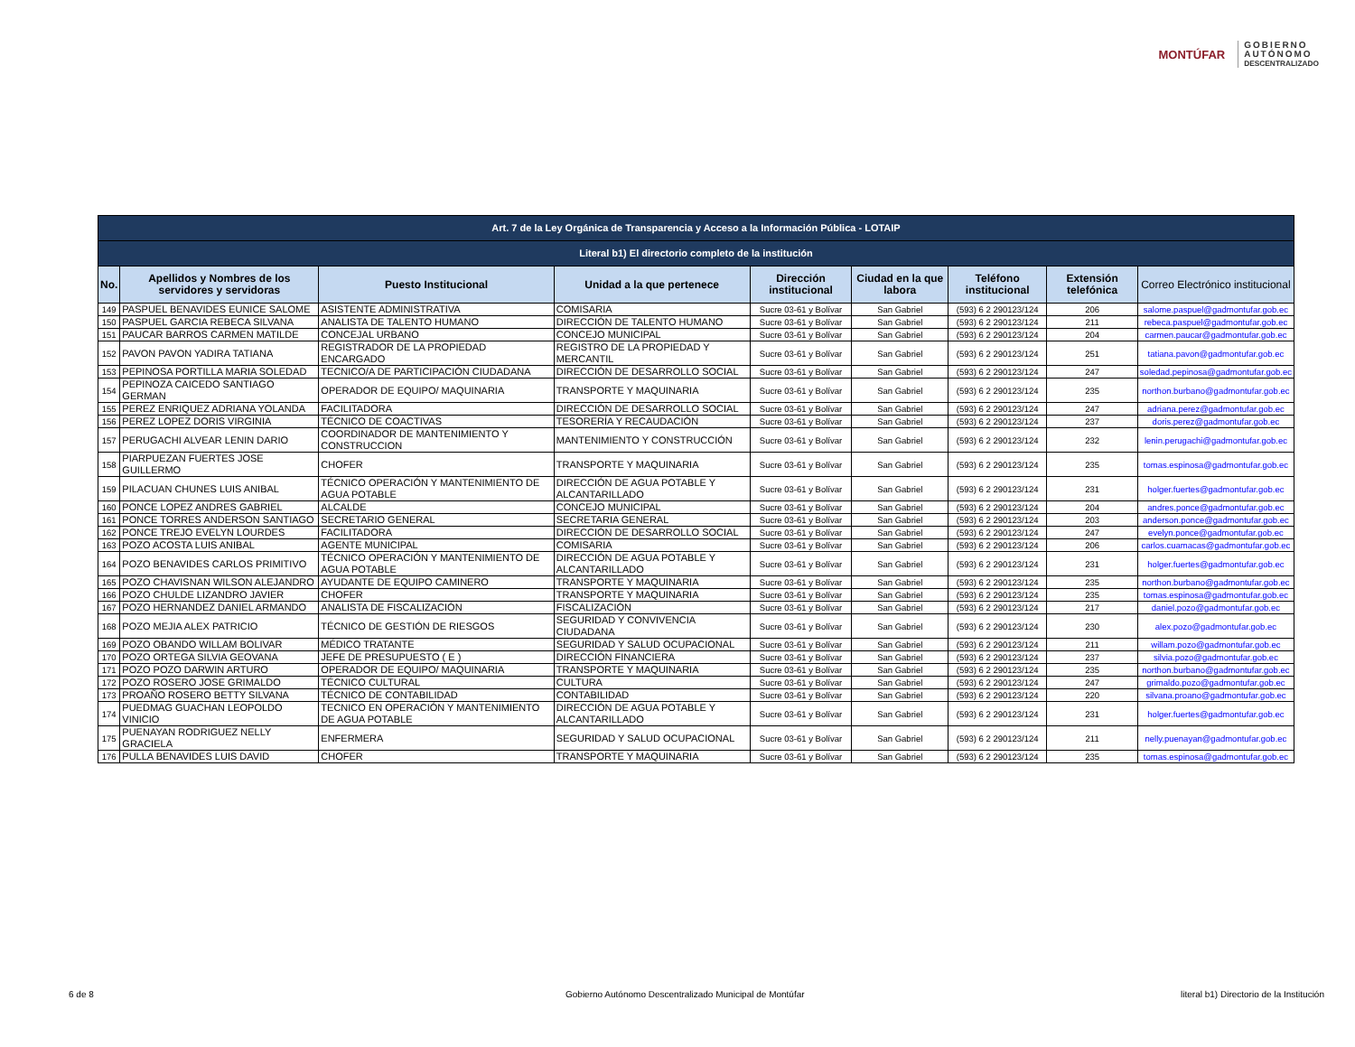MONTÚFAR
GOBIERNO
AUTÓNOMO
DESCENTRALIZADO
| Art. 7 de la Ley Orgánica de Transparencia y Acceso a la Información Pública - LOTAIP | | | | | | | | |
| Literal b1) El directorio completo de la institución | | | | | | | | |
| No. | Apellidos y Nombres de los servidores y servidoras | Puesto Institucional | Unidad a la que pertenece | Dirección institucional | Ciudad en la que labora | Teléfono institucional | Extensión telefónica | Correo Electrónico institucional |
| 149 | PASPUEL BENAVIDES EUNICE SALOME | ASISTENTE ADMINISTRATIVA | COMISARIA | Sucre 03-61 y Bolívar | San Gabriel | (593) 6 2 290123/124 | 206 | salome.paspuel@gadmontufar.gob.ec |
| 150 | PASPUEL GARCIA REBECA SILVANA | ANALISTA DE TALENTO HUMANO | DIRECCIÓN DE TALENTO HUMANO | Sucre 03-61 y Bolívar | San Gabriel | (593) 6 2 290123/124 | 211 | rebeca.paspuel@gadmontufar.gob.ec |
| 151 | PAUCAR BARROS CARMEN MATILDE | CONCEJAL URBANO | CONCEJO MUNICIPAL | Sucre 03-61 y Bolívar | San Gabriel | (593) 6 2 290123/124 | 204 | carmen.paucar@gadmontufar.gob.ec |
| 152 | PAVON PAVON YADIRA TATIANA | REGISTRADOR DE LA PROPIEDAD ENCARGADO | REGISTRO DE LA PROPIEDAD Y MERCANTIL | Sucre 03-61 y Bolívar | San Gabriel | (593) 6 2 290123/124 | 251 | tatiana.pavon@gadmontufar.gob.ec |
| 153 | PEPINOSA PORTILLA MARIA SOLEDAD | TECNICO/A DE PARTICIPACIÓN CIUDADANA | DIRECCIÓN DE DESARROLLO SOCIAL | Sucre 03-61 y Bolívar | San Gabriel | (593) 6 2 290123/124 | 247 | soledad.pepinosa@gadmontufar.gob.ec |
| 154 | PEPINOZA CAICEDO SANTIAGO GERMAN | OPERADOR DE EQUIPO/ MAQUINARIA | TRANSPORTE Y MAQUINARIA | Sucre 03-61 y Bolívar | San Gabriel | (593) 6 2 290123/124 | 235 | northon.burbano@gadmontufar.gob.ec |
| 155 | PEREZ ENRIQUEZ ADRIANA YOLANDA | FACILITADORA | DIRECCIÓN DE DESARROLLO SOCIAL | Sucre 03-61 y Bolívar | San Gabriel | (593) 6 2 290123/124 | 247 | adriana.perez@gadmontufar.gob.ec |
| 156 | PEREZ LOPEZ DORIS VIRGINIA | TÉCNICO DE COACTIVAS | TESORERÍA Y RECAUDACIÓN | Sucre 03-61 y Bolívar | San Gabriel | (593) 6 2 290123/124 | 237 | doris.perez@gadmontufar.gob.ec |
| 157 | PERUGACHI ALVEAR LENIN DARIO | COORDINADOR DE MANTENIMIENTO Y CONSTRUCCION | MANTENIMIENTO Y CONSTRUCCIÓN | Sucre 03-61 y Bolívar | San Gabriel | (593) 6 2 290123/124 | 232 | lenin.perugachi@gadmontufar.gob.ec |
| 158 | PIARPUEZAN FUERTES JOSE GUILLERMO | CHOFER | TRANSPORTE Y MAQUINARIA | Sucre 03-61 y Bolívar | San Gabriel | (593) 6 2 290123/124 | 235 | tomas.espinosa@gadmontufar.gob.ec |
| 159 | PILACUAN CHUNES LUIS ANIBAL | TÉCNICO OPERACIÓN Y MANTENIMIENTO DE AGUA POTABLE | DIRECCIÓN DE AGUA POTABLE Y ALCANTARILLADO | Sucre 03-61 y Bolívar | San Gabriel | (593) 6 2 290123/124 | 231 | holger.fuertes@gadmontufar.gob.ec |
| 160 | PONCE LOPEZ ANDRES GABRIEL | ALCALDE | CONCEJO MUNICIPAL | Sucre 03-61 y Bolívar | San Gabriel | (593) 6 2 290123/124 | 204 | andres.ponce@gadmontufar.gob.ec |
| 161 | PONCE TORRES ANDERSON SANTIAGO | SECRETARIO GENERAL | SECRETARIA GENERAL | Sucre 03-61 y Bolívar | San Gabriel | (593) 6 2 290123/124 | 203 | anderson.ponce@gadmontufar.gob.ec |
| 162 | PONCE TREJO EVELYN LOURDES | FACILITADORA | DIRECCIÓN DE DESARROLLO SOCIAL | Sucre 03-61 y Bolívar | San Gabriel | (593) 6 2 290123/124 | 247 | evelyn.ponce@gadmontufar.gob.ec |
| 163 | POZO ACOSTA LUIS ANIBAL | AGENTE MUNICIPAL | COMISARIA | Sucre 03-61 y Bolívar | San Gabriel | (593) 6 2 290123/124 | 206 | carlos.cuamacas@gadmontufar.gob.ec |
| 164 | POZO BENAVIDES CARLOS PRIMITIVO | TÉCNICO OPERACIÓN Y MANTENIMIENTO DE AGUA POTABLE | DIRECCIÓN DE AGUA POTABLE Y ALCANTARILLADO | Sucre 03-61 y Bolívar | San Gabriel | (593) 6 2 290123/124 | 231 | holger.fuertes@gadmontufar.gob.ec |
| 165 | POZO CHAVISNAN WILSON ALEJANDRO | AYUDANTE DE EQUIPO CAMINERO | TRANSPORTE Y MAQUINARIA | Sucre 03-61 y Bolívar | San Gabriel | (593) 6 2 290123/124 | 235 | northon.burbano@gadmontufar.gob.ec |
| 166 | POZO CHULDE LIZANDRO JAVIER | CHOFER | TRANSPORTE Y MAQUINARIA | Sucre 03-61 y Bolívar | San Gabriel | (593) 6 2 290123/124 | 235 | tomas.espinosa@gadmontufar.gob.ec |
| 167 | POZO HERNANDEZ DANIEL ARMANDO | ANALISTA DE FISCALIZACIÓN | FISCALIZACIÓN | Sucre 03-61 y Bolívar | San Gabriel | (593) 6 2 290123/124 | 217 | daniel.pozo@gadmontufar.gob.ec |
| 168 | POZO MEJIA ALEX PATRICIO | TÉCNICO DE GESTIÓN DE RIESGOS | SEGURIDAD Y CONVIVENCIA CIUDADANA | Sucre 03-61 y Bolívar | San Gabriel | (593) 6 2 290123/124 | 230 | alex.pozo@gadmontufar.gob.ec |
| 169 | POZO OBANDO WILLAM BOLIVAR | MÉDICO TRATANTE | SEGURIDAD Y SALUD OCUPACIONAL | Sucre 03-61 y Bolívar | San Gabriel | (593) 6 2 290123/124 | 211 | willam.pozo@gadmontufar.gob.ec |
| 170 | POZO ORTEGA SILVIA GEOVANA | JEFE DE PRESUPUESTO ( E ) | DIRECCIÓN FINANCIERA | Sucre 03-61 y Bolívar | San Gabriel | (593) 6 2 290123/124 | 237 | silvia.pozo@gadmontufar.gob.ec |
| 171 | POZO POZO DARWIN ARTURO | OPERADOR DE EQUIPO/ MAQUINARIA | TRANSPORTE Y MAQUINARIA | Sucre 03-61 y Bolívar | San Gabriel | (593) 6 2 290123/124 | 235 | northon.burbano@gadmontufar.gob.ec |
| 172 | POZO ROSERO JOSE GRIMALDO | TÉCNICO CULTURAL | CULTURA | Sucre 03-61 y Bolívar | San Gabriel | (593) 6 2 290123/124 | 247 | grimaldo.pozo@gadmontufar.gob.ec |
| 173 | PROAÑO ROSERO BETTY SILVANA | TÉCNICO DE CONTABILIDAD | CONTABILIDAD | Sucre 03-61 y Bolívar | San Gabriel | (593) 6 2 290123/124 | 220 | silvana.proano@gadmontufar.gob.ec |
| 174 | PUEDMAG GUACHAN LEOPOLDO VINICIO | TECNICO EN OPERACIÓN Y MANTENIMIENTO DE AGUA POTABLE | DIRECCIÓN DE AGUA POTABLE Y ALCANTARILLADO | Sucre 03-61 y Bolívar | San Gabriel | (593) 6 2 290123/124 | 231 | holger.fuertes@gadmontufar.gob.ec |
| 175 | PUENAYAN RODRIGUEZ NELLY GRACIELA | ENFERMERA | SEGURIDAD Y SALUD OCUPACIONAL | Sucre 03-61 y Bolívar | San Gabriel | (593) 6 2 290123/124 | 211 | nelly.puenayan@gadmontufar.gob.ec |
| 176 | PULLA BENAVIDES LUIS DAVID | CHOFER | TRANSPORTE Y MAQUINARIA | Sucre 03-61 y Bolívar | San Gabriel | (593) 6 2 290123/124 | 235 | tomas.espinosa@gadmontufar.gob.ec |
6 de 8
Gobierno Autónomo Descentralizado Municipal de Montúfar
literal b1) Directorio de la Institución